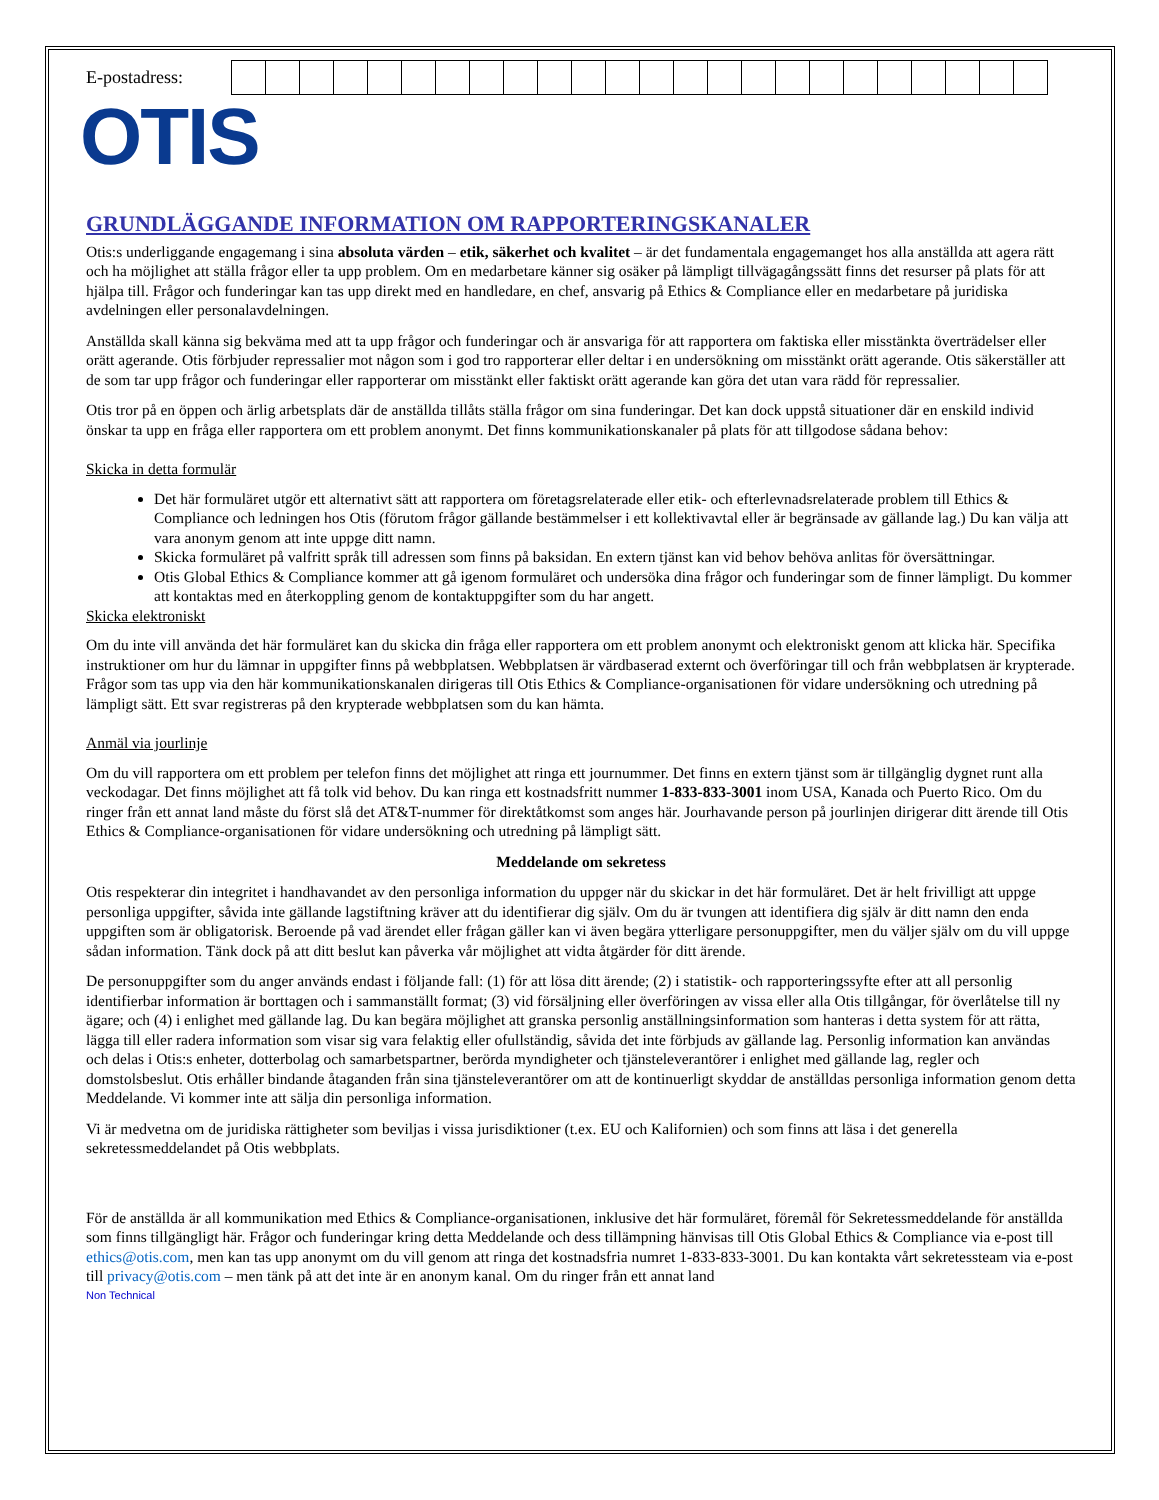E-postadress:
OTIS
GRUNDLÄGGANDE INFORMATION OM RAPPORTERINGSKANALER
Otis:s underliggande engagemang i sina absoluta värden – etik, säkerhet och kvalitet – är det fundamentala engagemanget hos alla anställda att agera rätt och ha möjlighet att ställa frågor eller ta upp problem. Om en medarbetare känner sig osäker på lämpligt tillvägagångssätt finns det resurser på plats för att hjälpa till. Frågor och funderingar kan tas upp direkt med en handledare, en chef, ansvarig på Ethics & Compliance eller en medarbetare på juridiska avdelningen eller personalavdelningen.
Anställda skall känna sig bekväma med att ta upp frågor och funderingar och är ansvariga för att rapportera om faktiska eller misstänkta överträdelser eller orätt agerande. Otis förbjuder repressalier mot någon som i god tro rapporterar eller deltar i en undersökning om misstänkt orätt agerande. Otis säkerställer att de som tar upp frågor och funderingar eller rapporterar om misstänkt eller faktiskt orätt agerande kan göra det utan vara rädd för repressalier.
Otis tror på en öppen och ärlig arbetsplats där de anställda tillåts ställa frågor om sina funderingar. Det kan dock uppstå situationer där en enskild individ önskar ta upp en fråga eller rapportera om ett problem anonymt. Det finns kommunikationskanaler på plats för att tillgodose sådana behov:
Skicka in detta formulär
Det här formuläret utgör ett alternativt sätt att rapportera om företagsrelaterade eller etik- och efterlevnadsrelaterade problem till Ethics & Compliance och ledningen hos Otis (förutom frågor gällande bestämmelser i ett kollektivavtal eller är begränsade av gällande lag.) Du kan välja att vara anonym genom att inte uppge ditt namn.
Skicka formuläret på valfritt språk till adressen som finns på baksidan. En extern tjänst kan vid behov behöva anlitas för översättningar.
Otis Global Ethics & Compliance kommer att gå igenom formuläret och undersöka dina frågor och funderingar som de finner lämpligt. Du kommer att kontaktas med en återkoppling genom de kontaktuppgifter som du har angett.
Skicka elektroniskt
Om du inte vill använda det här formuläret kan du skicka din fråga eller rapportera om ett problem anonymt och elektroniskt genom att klicka här. Specifika instruktioner om hur du lämnar in uppgifter finns på webbplatsen. Webbplatsen är värdbaserad externt och överföringar till och från webbplatsen är krypterade. Frågor som tas upp via den här kommunikationskanalen dirigeras till Otis Ethics & Compliance-organisationen för vidare undersökning och utredning på lämpligt sätt. Ett svar registreras på den krypterade webbplatsen som du kan hämta.
Anmäl via jourlinje
Om du vill rapportera om ett problem per telefon finns det möjlighet att ringa ett journummer. Det finns en extern tjänst som är tillgänglig dygnet runt alla veckodagar. Det finns möjlighet att få tolk vid behov. Du kan ringa ett kostnadsfritt nummer 1-833-833-3001 inom USA, Kanada och Puerto Rico. Om du ringer från ett annat land måste du först slå det AT&T-nummer för direktåtkomst som anges här. Jourhavande person på jourlinjen dirigerar ditt ärende till Otis Ethics & Compliance-organisationen för vidare undersökning och utredning på lämpligt sätt.
Meddelande om sekretess
Otis respekterar din integritet i handhavandet av den personliga information du uppger när du skickar in det här formuläret. Det är helt frivilligt att uppge personliga uppgifter, såvida inte gällande lagstiftning kräver att du identifierar dig själv. Om du är tvungen att identifiera dig själv är ditt namn den enda uppgiften som är obligatorisk. Beroende på vad ärendet eller frågan gäller kan vi även begära ytterligare personuppgifter, men du väljer själv om du vill uppge sådan information. Tänk dock på att ditt beslut kan påverka vår möjlighet att vidta åtgärder för ditt ärende.
De personuppgifter som du anger används endast i följande fall: (1) för att lösa ditt ärende; (2) i statistik- och rapporteringssyfte efter att all personlig identifierbar information är borttagen och i sammanställt format; (3) vid försäljning eller överföringen av vissa eller alla Otis tillgångar, för överlåtelse till ny ägare; och (4) i enlighet med gällande lag. Du kan begära möjlighet att granska personlig anställningsinformation som hanteras i detta system för att rätta, lägga till eller radera information som visar sig vara felaktig eller ofullständig, såvida det inte förbjuds av gällande lag. Personlig information kan användas och delas i Otis:s enheter, dotterbolag och samarbetspartner, berörda myndigheter och tjänsteleverantörer i enlighet med gällande lag, regler och domstolsbeslut. Otis erhåller bindande åtaganden från sina tjänsteleverantörer om att de kontinuerligt skyddar de anställdas personliga information genom detta Meddelande. Vi kommer inte att sälja din personliga information.
Vi är medvetna om de juridiska rättigheter som beviljas i vissa jurisdiktioner (t.ex. EU och Kalifornien) och som finns att läsa i det generella sekretessmeddelandet på Otis webbplats.
För de anställda är all kommunikation med Ethics & Compliance-organisationen, inklusive det här formuläret, föremål för Sekretessmeddelande för anställda som finns tillgängligt här. Frågor och funderingar kring detta Meddelande och dess tillämpning hänvisas till Otis Global Ethics & Compliance via e-post till ethics@otis.com, men kan tas upp anonymt om du vill genom att ringa det kostnadsfria numret 1-833-833-3001. Du kan kontakta vårt sekretessteam via e-post till privacy@otis.com – men tänk på att det inte är en anonym kanal. Om du ringer från ett annat land
Non Technical